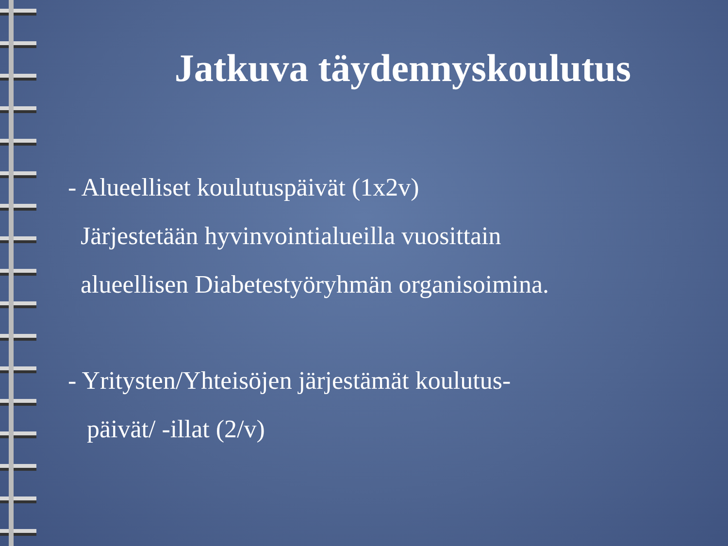Jatkuva täydennyskoulutus
- Alueelliset koulutuspäivät (1x2v)
Järjestetään hyvinvointialueilla vuosittain
alueellisen Diabetestyöryhmän organisoimina.
- Yritysten/Yhteisöjen järjestämät koulutus-
päivät/ -illat (2/v)